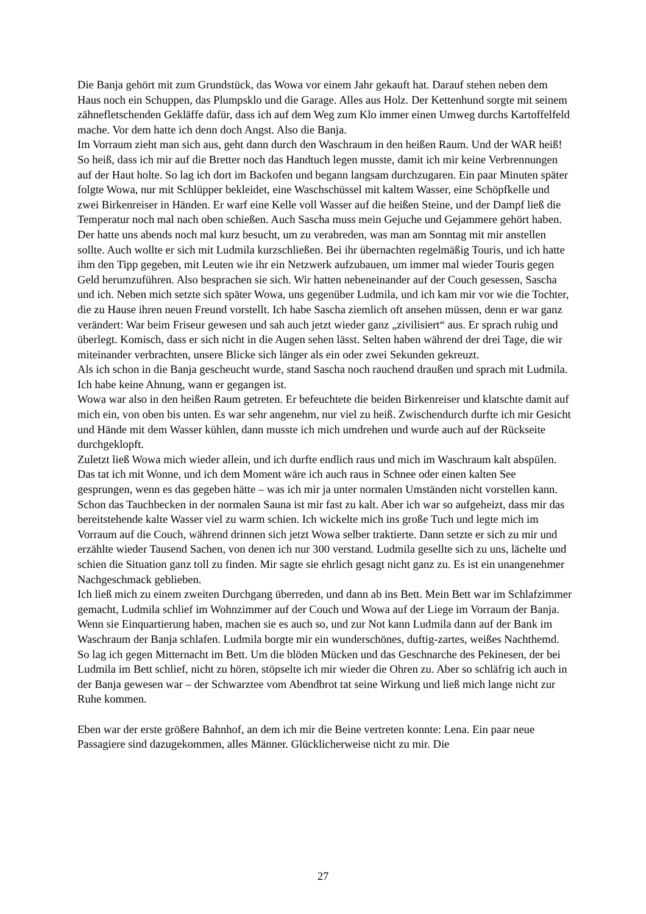Die Banja gehört mit zum Grundstück, das Wowa vor einem Jahr gekauft hat. Darauf stehen neben dem Haus noch ein Schuppen, das Plumpsklo und die Garage. Alles aus Holz. Der Kettenhund sorgte mit seinem zähnefletschenden Gekläffe dafür, dass ich auf dem Weg zum Klo immer einen Umweg durchs Kartoffelfeld mache. Vor dem hatte ich denn doch Angst. Also die Banja.
Im Vorraum zieht man sich aus, geht dann durch den Waschraum in den heißen Raum. Und der WAR heiß! So heiß, dass ich mir auf die Bretter noch das Handtuch legen musste, damit ich mir keine Verbrennungen auf der Haut holte. So lag ich dort im Backofen und begann langsam durchzugaren. Ein paar Minuten später folgte Wowa, nur mit Schlüpper bekleidet, eine Waschschüssel mit kaltem Wasser, eine Schöpfkelle und zwei Birkenreiser in Händen. Er warf eine Kelle voll Wasser auf die heißen Steine, und der Dampf ließ die Temperatur noch mal nach oben schießen. Auch Sascha muss mein Gejuche und Gejammere gehört haben. Der hatte uns abends noch mal kurz besucht, um zu verabreden, was man am Sonntag mit mir anstellen sollte. Auch wollte er sich mit Ludmila kurzschließen. Bei ihr übernachten regelmäßig Touris, und ich hatte ihm den Tipp gegeben, mit Leuten wie ihr ein Netzwerk aufzubauen, um immer mal wieder Touris gegen Geld herumzuführen. Also besprachen sie sich. Wir hatten nebeneinander auf der Couch gesessen, Sascha und ich. Neben mich setzte sich später Wowa, uns gegenüber Ludmila, und ich kam mir vor wie die Tochter, die zu Hause ihren neuen Freund vorstellt. Ich habe Sascha ziemlich oft ansehen müssen, denn er war ganz verändert: War beim Friseur gewesen und sah auch jetzt wieder ganz „zivilisiert“ aus. Er sprach ruhig und überlegt. Komisch, dass er sich nicht in die Augen sehen lässt. Selten haben während der drei Tage, die wir miteinander verbrachten, unsere Blicke sich länger als ein oder zwei Sekunden gekreuzt.
Als ich schon in die Banja gescheucht wurde, stand Sascha noch rauchend draußen und sprach mit Ludmila. Ich habe keine Ahnung, wann er gegangen ist.
Wowa war also in den heißen Raum getreten. Er befeuchtete die beiden Birkenreiser und klatschte damit auf mich ein, von oben bis unten. Es war sehr angenehm, nur viel zu heiß. Zwischendurch durfte ich mir Gesicht und Hände mit dem Wasser kühlen, dann musste ich mich umdrehen und wurde auch auf der Rückseite durchgeklopft.
Zuletzt ließ Wowa mich wieder allein, und ich durfte endlich raus und mich im Waschraum kalt abspülen. Das tat ich mit Wonne, und ich dem Moment wäre ich auch raus in Schnee oder einen kalten See gesprungen, wenn es das gegeben hätte – was ich mir ja unter normalen Umständen nicht vorstellen kann. Schon das Tauchbecken in der normalen Sauna ist mir fast zu kalt. Aber ich war so aufgeheizt, dass mir das bereitstehende kalte Wasser viel zu warm schien. Ich wickelte mich ins große Tuch und legte mich im Vorraum auf die Couch, während drinnen sich jetzt Wowa selber traktierte. Dann setzte er sich zu mir und erzählte wieder Tausend Sachen, von denen ich nur 300 verstand. Ludmila gesellte sich zu uns, lächelte und schien die Situation ganz toll zu finden. Mir sagte sie ehrlich gesagt nicht ganz zu. Es ist ein unangenehmer Nachgeschmack geblieben.
Ich ließ mich zu einem zweiten Durchgang überreden, und dann ab ins Bett. Mein Bett war im Schlafzimmer gemacht, Ludmila schlief im Wohnzimmer auf der Couch und Wowa auf der Liege im Vorraum der Banja. Wenn sie Einquartierung haben, machen sie es auch so, und zur Not kann Ludmila dann auf der Bank im Waschraum der Banja schlafen. Ludmila borgte mir ein wunderschönes, duftig-zartes, weißes Nachthemd. So lag ich gegen Mitternacht im Bett. Um die blöden Mücken und das Geschnarche des Pekinesen, der bei Ludmila im Bett schlief, nicht zu hören, stöpselte ich mir wieder die Ohren zu. Aber so schläfrig ich auch in der Banja gewesen war – der Schwarztee vom Abendbrot tat seine Wirkung und ließ mich lange nicht zur Ruhe kommen.
Eben war der erste größere Bahnhof, an dem ich mir die Beine vertreten konnte: Lena. Ein paar neue Passagiere sind dazugekommen, alles Männer. Glücklicherweise nicht zu mir. Die
27